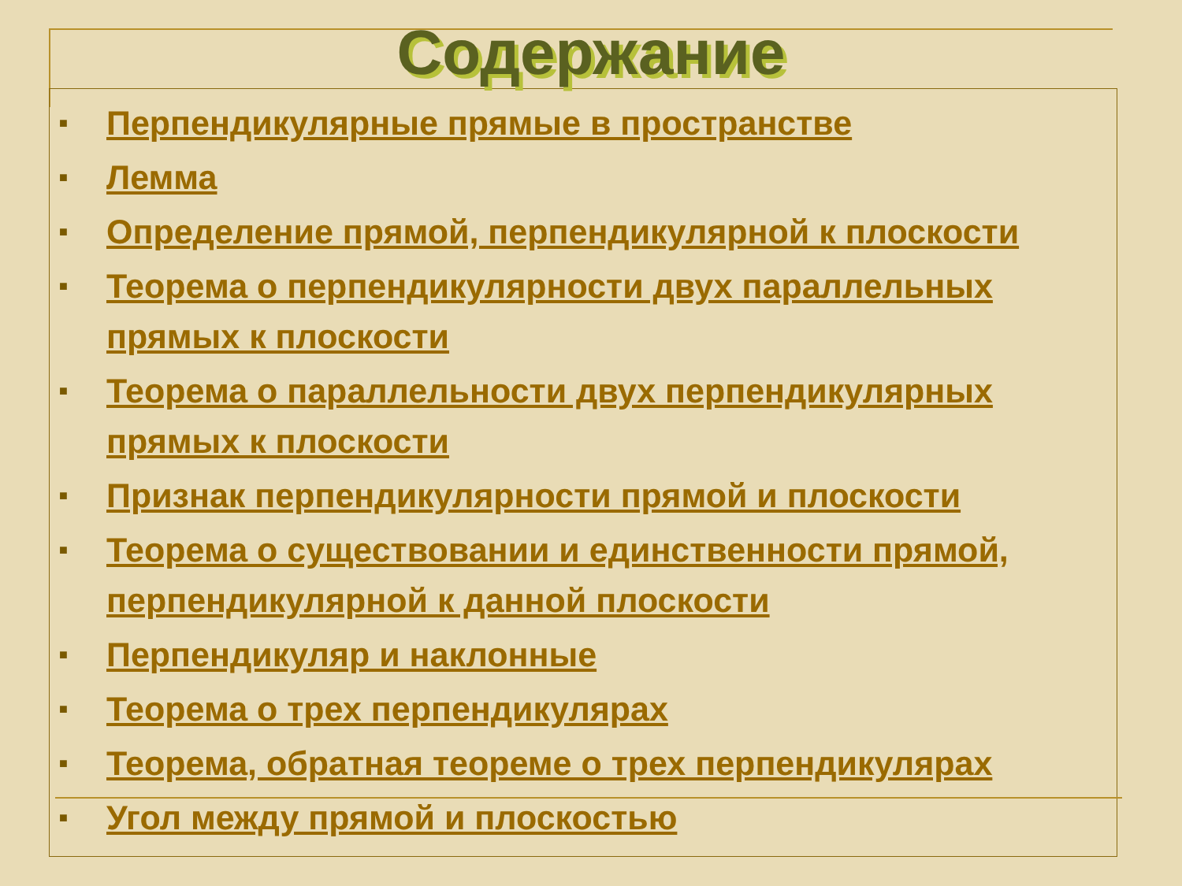Содержание
■ Перпендикулярные прямые в пространстве
■ Лемма
■ Определение прямой, перпендикулярной к плоскости
■ Теорема о перпендикулярности двух параллельных прямых к плоскости
■ Теорема о параллельности двух перпендикулярных прямых к плоскости
■ Признак перпендикулярности прямой и плоскости
■ Теорема о существовании и единственности прямой, перпендикулярной к данной плоскости
■ Перпендикуляр и наклонные
■ Теорема о трех перпендикулярах
■ Теорема, обратная теореме о трех перпендикулярах
■ Угол между прямой и плоскостью